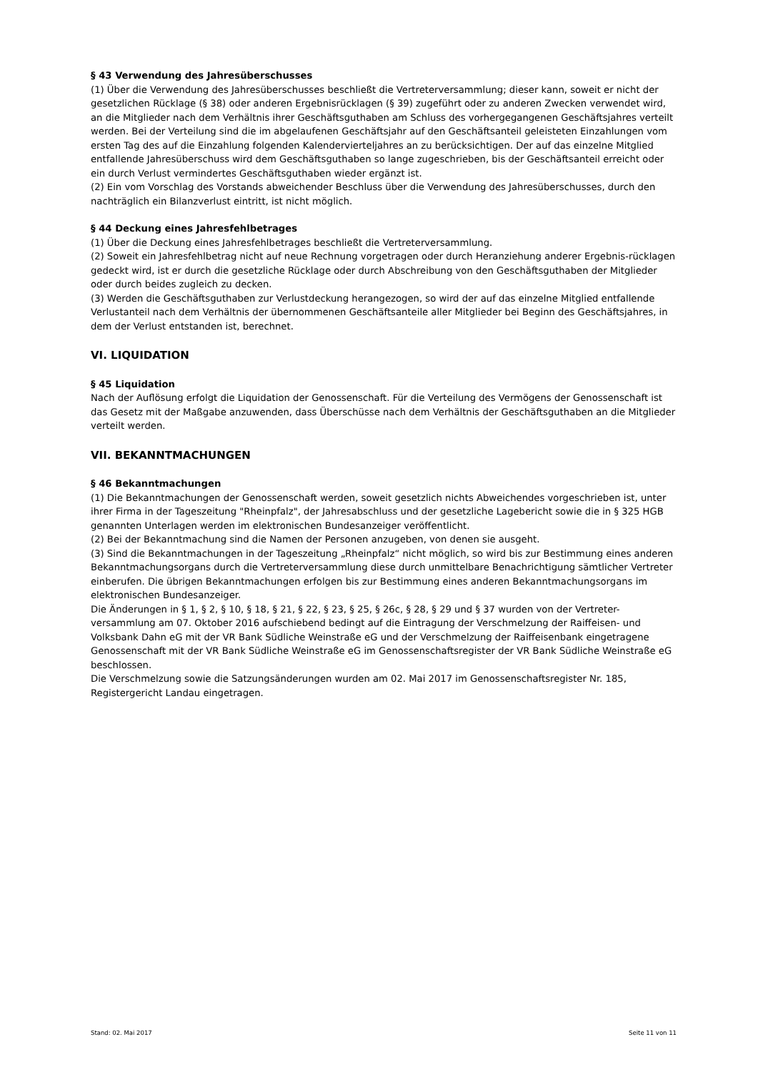§ 43 Verwendung des Jahresüberschusses
(1) Über die Verwendung des Jahresüberschusses beschließt die Vertreterversammlung; dieser kann, soweit er nicht der gesetzlichen Rücklage (§ 38) oder anderen Ergebnisrücklagen (§ 39) zugeführt oder zu anderen Zwecken verwendet wird, an die Mitglieder nach dem Verhältnis ihrer Geschäftsguthaben am Schluss des vorhergegangenen Geschäftsjahres verteilt werden. Bei der Verteilung sind die im abgelaufenen Geschäftsjahr auf den Geschäftsanteil geleisteten Einzahlungen vom ersten Tag des auf die Einzahlung folgenden Kalendervierteljahres an zu berücksichtigen. Der auf das einzelne Mitglied entfallende Jahresüberschuss wird dem Geschäftsguthaben so lange zugeschrieben, bis der Geschäftsanteil erreicht oder ein durch Verlust vermindertes Geschäftsguthaben wieder ergänzt ist.
(2) Ein vom Vorschlag des Vorstands abweichender Beschluss über die Verwendung des Jahresüberschusses, durch den nachträglich ein Bilanzverlust eintritt, ist nicht möglich.
§ 44 Deckung eines Jahresfehlbetrages
(1) Über die Deckung eines Jahresfehlbetrages beschließt die Vertreterversammlung.
(2) Soweit ein Jahresfehlbetrag nicht auf neue Rechnung vorgetragen oder durch Heranziehung anderer Ergebnis-rücklagen gedeckt wird, ist er durch die gesetzliche Rücklage oder durch Abschreibung von den Geschäftsguthaben der Mitglieder oder durch beides zugleich zu decken.
(3) Werden die Geschäftsguthaben zur Verlustdeckung herangezogen, so wird der auf das einzelne Mitglied entfallende Verlustanteil nach dem Verhältnis der übernommenen Geschäftsanteile aller Mitglieder bei Beginn des Geschäftsjahres, in dem der Verlust entstanden ist, berechnet.
VI. LIQUIDATION
§ 45 Liquidation
Nach der Auflösung erfolgt die Liquidation der Genossenschaft. Für die Verteilung des Vermögens der Genossenschaft ist das Gesetz mit der Maßgabe anzuwenden, dass Überschüsse nach dem Verhältnis der Geschäftsguthaben an die Mitglieder verteilt werden.
VII. BEKANNTMACHUNGEN
§ 46 Bekanntmachungen
(1) Die Bekanntmachungen der Genossenschaft werden, soweit gesetzlich nichts Abweichendes vorgeschrieben ist, unter ihrer Firma in der Tageszeitung "Rheinpfalz", der Jahresabschluss und der gesetzliche Lagebericht sowie die in § 325 HGB genannten Unterlagen werden im elektronischen Bundesanzeiger veröffentlicht.
(2) Bei der Bekanntmachung sind die Namen der Personen anzugeben, von denen sie ausgeht.
(3) Sind die Bekanntmachungen in der Tageszeitung „Rheinpfalz“ nicht möglich, so wird bis zur Bestimmung eines anderen Bekanntmachungsorgans durch die Vertreterversammlung diese durch unmittelbare Benachrichtigung sämtlicher Vertreter einberufen. Die übrigen Bekanntmachungen erfolgen bis zur Bestimmung eines anderen Bekanntmachungsorgans im elektronischen Bundesanzeiger.
Die Änderungen in § 1, § 2, § 10, § 18, § 21, § 22, § 23, § 25, § 26c, § 28, § 29 und § 37 wurden von der Vertreter-versammlung am 07. Oktober 2016 aufschiebend bedingt auf die Eintragung der Verschmelzung der Raiffeisen- und Volksbank Dahn eG mit der VR Bank Südliche Weinstraße eG und der Verschmelzung der Raiffeisenbank eingetragene Genossenschaft mit der VR Bank Südliche Weinstraße eG im Genossenschaftsregister der VR Bank Südliche Weinstraße eG beschlossen.
Die Verschmelzung sowie die Satzungsänderungen wurden am 02. Mai 2017 im Genossenschaftsregister Nr. 185, Registergericht Landau eingetragen.
Stand: 02. Mai 2017 Seite 11 von 11